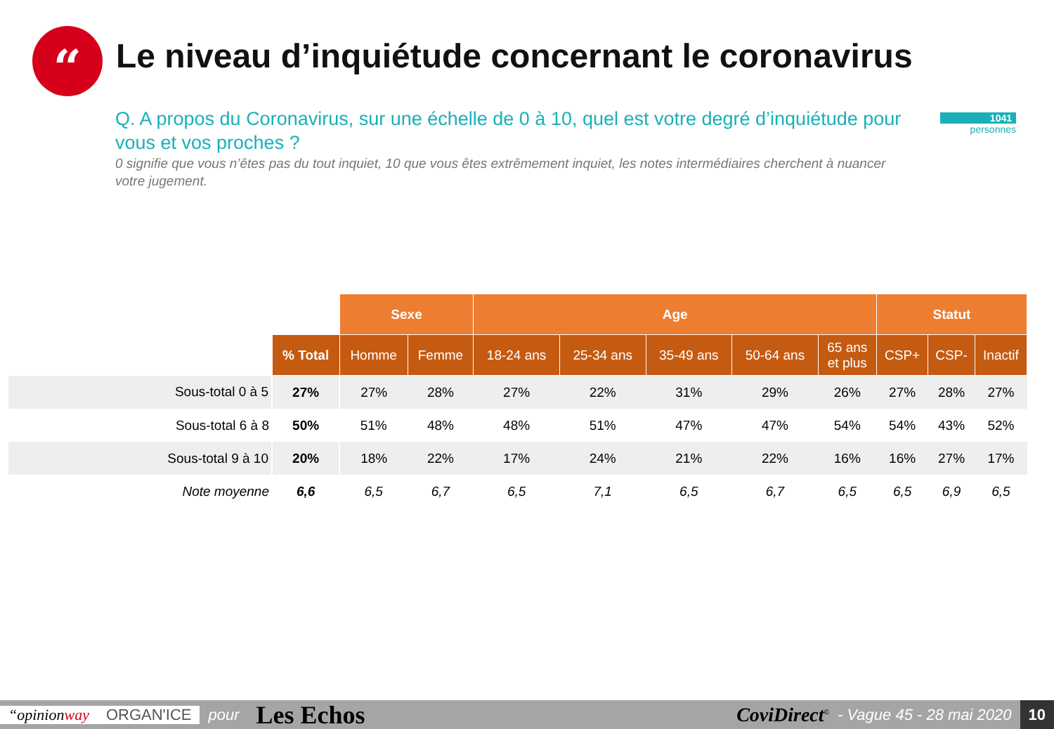“
Le niveau d’inquiétude concernant le coronavirus
Q. A propos du Coronavirus, sur une échelle de 0 à 10, quel est votre degré d’inquiétude pour vous et vos proches ?
0 signifie que vous n’êtes pas du tout inquiet, 10 que vous êtes extrêmement inquiet, les notes intermédiaires cherchent à nuancer votre jugement.
1041
personnes
| | | Sexe | | Age | | | | | Statut | | |
| | % Total | Homme | Femme | 18-24 ans | 25-34 ans | 35-49 ans | 50-64 ans | 65 ans et plus | CSP+ | CSP- | Inactif |
| Sous-total 0 à 5 | 27% | 27% | 28% | 27% | 22% | 31% | 29% | 26% | 27% | 28% | 27% |
| Sous-total 6 à 8 | 50% | 51% | 48% | 48% | 51% | 47% | 47% | 54% | 54% | 43% | 52% |
| Sous-total 9 à 10 | 20% | 18% | 22% | 17% | 24% | 21% | 22% | 16% | 16% | 27% | 17% |
| Note moyenne | 6,6 | 6,5 | 6,7 | 6,5 | 7,1 | 6,5 | 6,7 | 6,5 | 6,5 | 6,9 | 6,5 |
“opinionway ORGAN'ICE pour Les Echos CoviDirect<sup>©</sup> - Vague 45 - 28 mai 2020 10